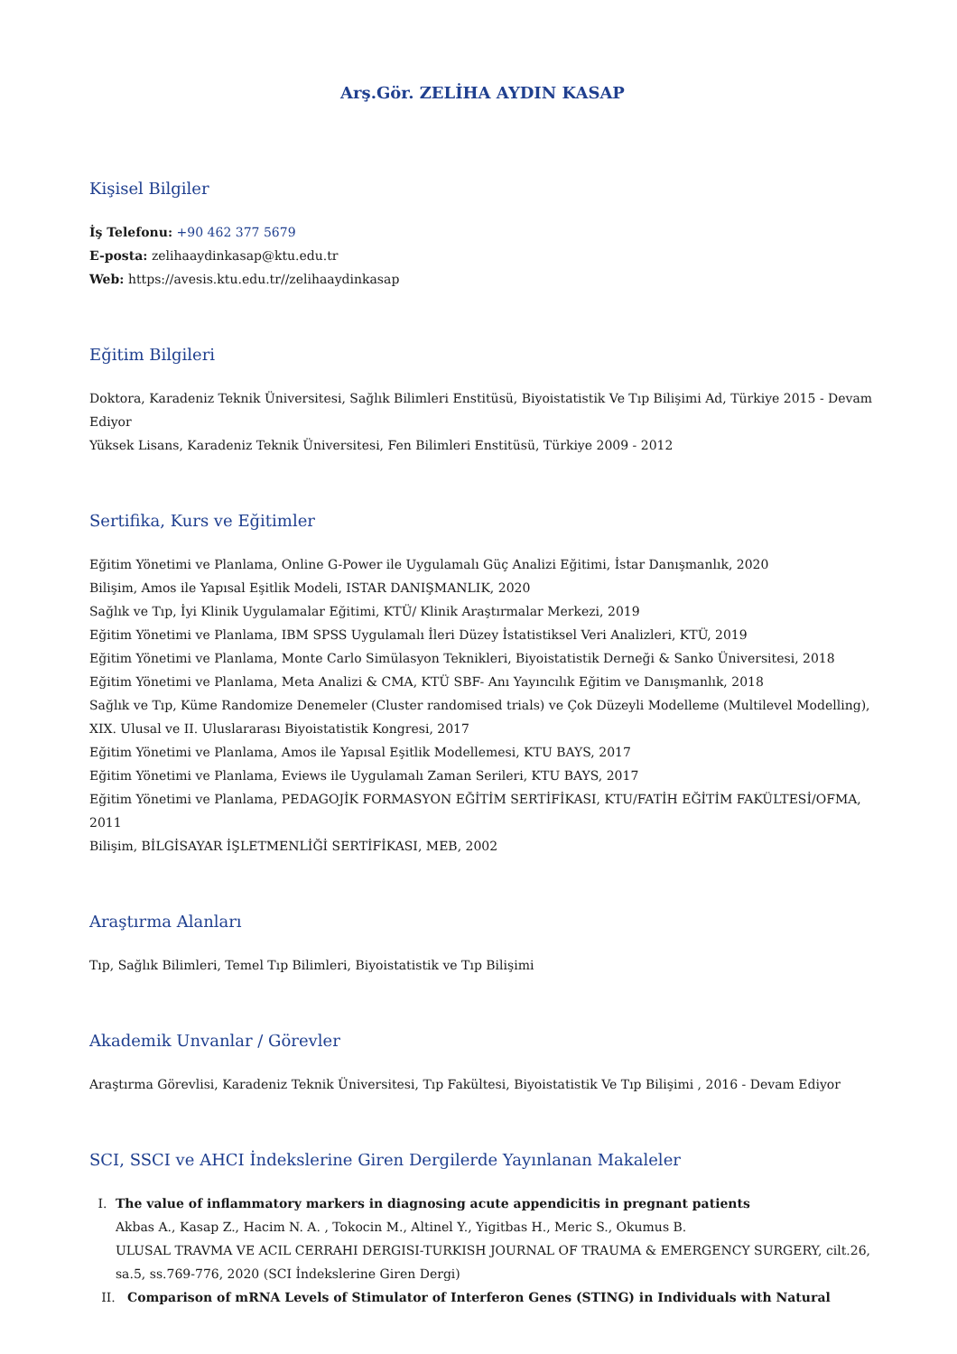Arş.Gör. ZELİHA AYDIN KASAP
Kişisel Bilgiler
İş Telefonu: +90 462 377 5679
E-posta: zelihaaydinkasap@ktu.edu.tr
Web: https://avesis.ktu.edu.tr//zelihaaydinkasap
Eğitim Bilgileri
Doktora, Karadeniz Teknik Üniversitesi, Sağlık Bilimleri Enstitüsü, Biyoistatistik Ve Tıp Bilişimi Ad, Türkiye 2015 - Devam Ediyor
Yüksek Lisans, Karadeniz Teknik Üniversitesi, Fen Bilimleri Enstitüsü, Türkiye 2009 - 2012
Sertifika, Kurs ve Eğitimler
Eğitim Yönetimi ve Planlama, Online G-Power ile Uygulamalı Güç Analizi Eğitimi, İstar Danışmanlık, 2020
Bilişim, Amos ile Yapısal Eşitlik Modeli, ISTAR DANIŞMANLIK, 2020
Sağlık ve Tıp, İyi Klinik Uygulamalar Eğitimi, KTÜ/ Klinik Araştırmalar Merkezi, 2019
Eğitim Yönetimi ve Planlama, IBM SPSS Uygulamalı İleri Düzey İstatistiksel Veri Analizleri, KTÜ, 2019
Eğitim Yönetimi ve Planlama, Monte Carlo Simülasyon Teknikleri, Biyoistatistik Derneği & Sanko Üniversitesi, 2018
Eğitim Yönetimi ve Planlama, Meta Analizi & CMA, KTÜ SBF- Anı Yayıncılık Eğitim ve Danışmanlık, 2018
Sağlık ve Tıp, Küme Randomize Denemeler (Cluster randomised trials) ve Çok Düzeyli Modelleme (Multilevel Modelling), XIX. Ulusal ve II. Uluslararası Biyoistatistik Kongresi, 2017
Eğitim Yönetimi ve Planlama, Amos ile Yapısal Eşitlik Modellemesi, KTU BAYS, 2017
Eğitim Yönetimi ve Planlama, Eviews ile Uygulamalı Zaman Serileri, KTU BAYS, 2017
Eğitim Yönetimi ve Planlama, PEDAGOJİK FORMASYON EĞİTİM SERTİFİKASI, KTU/FATİH EĞİTİM FAKÜLTESİ/OFMA, 2011
Bilişim, BİLGİSAYAR İŞLETMENLİĞİ SERTİFİKASI, MEB, 2002
Araştırma Alanları
Tıp, Sağlık Bilimleri, Temel Tıp Bilimleri, Biyoistatistik ve Tıp Bilişimi
Akademik Unvanlar / Görevler
Araştırma Görevlisi, Karadeniz Teknik Üniversitesi, Tıp Fakültesi, Biyoistatistik Ve Tıp Bilişimi , 2016 - Devam Ediyor
SCI, SSCI ve AHCI İndekslerine Giren Dergilerde Yayınlanan Makaleler
I. The value of inflammatory markers in diagnosing acute appendicitis in pregnant patients
Akbas A., Kasap Z., Hacim N. A. , Tokocin M., Altinel Y., Yigitbas H., Meric S., Okumus B.
ULUSAL TRAVMA VE ACIL CERRAHI DERGISI-TURKISH JOURNAL OF TRAUMA & EMERGENCY SURGERY, cilt.26, sa.5, ss.769-776, 2020 (SCI İndekslerine Giren Dergi)
II. Comparison of mRNA Levels of Stimulator of Interferon Genes (STING) in Individuals with Natural